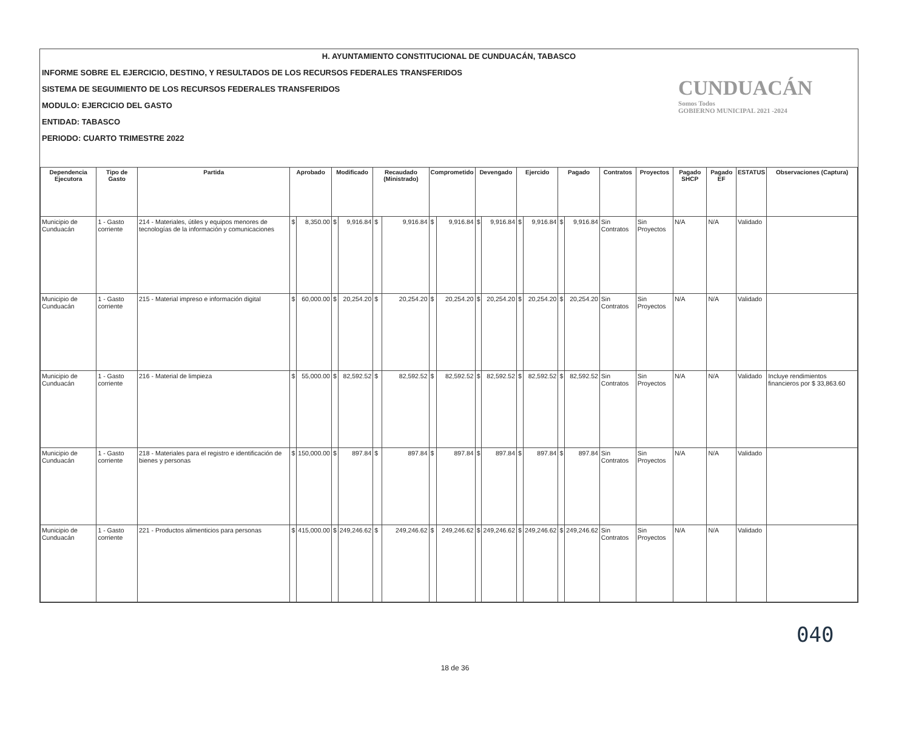H. AYUNTAMIENTO CONSTITUCIONAL DE CUNDUACÁN, TABASCO
INFORME SOBRE EL EJERCICIO, DESTINO, Y RESULTADOS DE LOS RECURSOS FEDERALES TRANSFERIDOS
SISTEMA DE SEGUIMIENTO DE LOS RECURSOS FEDERALES TRANSFERIDOS
MODULO: EJERCICIO DEL GASTO
ENTIDAD: TABASCO
PERIODO: CUARTO TRIMESTRE 2022
CUNDUACÁN
Somos Todos
GOBIERNO MUNICIPAL 2021 -2024
| Dependencia Ejecutora | Tipo de Gasto | Partida | Aprobado | | Modificado | | Recaudado (Ministrado) | | Comprometido | | Devengado | | Ejercido | | Pagado | | Contratos | Proyectos | Pagado SHCP | Pagado EF | ESTATUS | Observaciones (Captura) |
| --- | --- | --- | --- | --- | --- | --- | --- | --- | --- | --- | --- | --- | --- | --- | --- | --- | --- | --- | --- | --- | --- | --- |
| Municipio de Cunduacán | 1 - Gasto corriente | 214 - Materiales, útiles y equipos menores de tecnologías de la información y comunicaciones | $ | 8,350.00 | $ | 9,916.84 | $ | 9,916.84 | $ | 9,916.84 | $ | 9,916.84 | $ | 9,916.84 | $ | 9,916.84 | Sin Contratos | Sin Proyectos | N/A | N/A | Validado | |
| Municipio de Cunduacán | 1 - Gasto corriente | 215 - Material impreso e información digital | $ | 60,000.00 | $ | 20,254.20 | $ | 20,254.20 | $ | 20,254.20 | $ | 20,254.20 | $ | 20,254.20 | $ | 20,254.20 | Sin Contratos | Sin Proyectos | N/A | N/A | Validado | |
| Municipio de Cunduacán | 1 - Gasto corriente | 216 - Material de limpieza | $ | 55,000.00 | $ | 82,592.52 | $ | 82,592.52 | $ | 82,592.52 | $ | 82,592.52 | $ | 82,592.52 | $ | 82,592.52 | Sin Contratos | Sin Proyectos | N/A | N/A | Validado | Incluye rendimientos financieros por $ 33,863.60 |
| Municipio de Cunduacán | 1 - Gasto corriente | 218 - Materiales para el registro e identificación de bienes y personas | $ | 150,000.00 | $ | 897.84 | $ | 897.84 | $ | 897.84 | $ | 897.84 | $ | 897.84 | $ | 897.84 | Sin Contratos | Sin Proyectos | N/A | N/A | Validado | |
| Municipio de Cunduacán | 1 - Gasto corriente | 221 - Productos alimenticios para personas | $ | 415,000.00 | $ | 249,246.62 | $ | 249,246.62 | $ | 249,246.62 | $ | 249,246.62 | $ | 249,246.62 | $ | 249,246.62 | Sin Contratos | Sin Proyectos | N/A | N/A | Validado | |
040
18 de 36